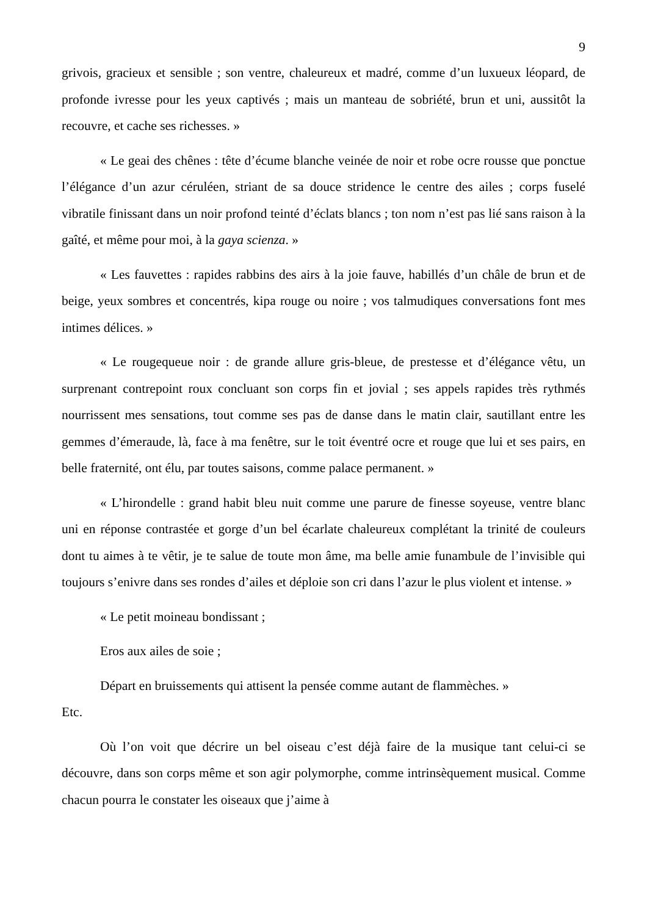9
grivois, gracieux et sensible ; son ventre, chaleureux et madré, comme d’un luxueux léopard, de profonde ivresse pour les yeux captivés ; mais un manteau de sobriété, brun et uni, aussitôt la recouvre, et cache ses richesses. »
« Le geai des chênes : tête d’écume blanche veinée de noir et robe ocre rousse que ponctue l’élégance d’un azur céruléen, striant de sa douce stridence le centre des ailes ; corps fuselé vibratile finissant dans un noir profond teinté d’éclats blancs ; ton nom n’est pas lié sans raison à la gaîté, et même pour moi, à la gaya scienza. »
« Les fauvettes : rapides rabbins des airs à la joie fauve, habillés d’un châle de brun et de beige, yeux sombres et concentrés, kipa rouge ou noire ; vos talmudiques conversations font mes intimes délices. »
« Le rougequeue noir : de grande allure gris-bleue, de prestesse et d’élégance vêtu, un surprenant contrepoint roux concluant son corps fin et jovial ; ses appels rapides très rythmés nourrissent mes sensations, tout comme ses pas de danse dans le matin clair, sautillant entre les gemmes d’émeraude, là, face à ma fenêtre, sur le toit éventré ocre et rouge que lui et ses pairs, en belle fraternité, ont élu, par toutes saisons, comme palace permanent. »
« L’hirondelle : grand habit bleu nuit comme une parure de finesse soyeuse, ventre blanc uni en réponse contrastée et gorge d’un bel écarlate chaleureux complétant la trinité de couleurs dont tu aimes à te vêtir, je te salue de toute mon âme, ma belle amie funambule de l’invisible qui toujours s’enivre dans ses rondes d’ailes et déploie son cri dans l’azur le plus violent et intense. »
« Le petit moineau bondissant ;
Eros aux ailes de soie ;
Départ en bruissements qui attisent la pensée comme autant de flammèches. »
Etc.
Où l’on voit que décrire un bel oiseau c’est déjà faire de la musique tant celui-ci se découvre, dans son corps même et son agir polymorphe, comme intrinsèquement musical. Comme chacun pourra le constater les oiseaux que j’aime à